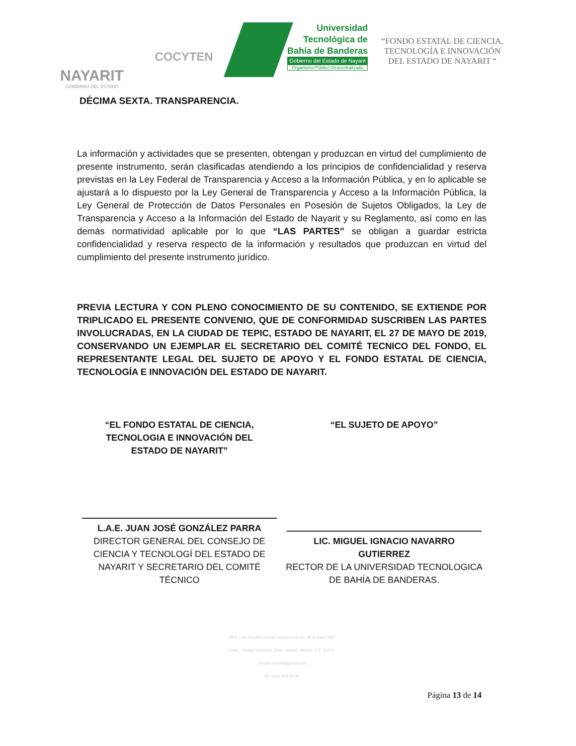NAYARIT
GOBIERNO DEL ESTADO
COCYTEN
Universidad
Tecnológica de
Bahía de Banderas
Gobierno del Estado de Nayarit
Organismo Público Descentralizado
“FONDO ESTATAL DE CIENCIA, TECNOLOGÍA E INNOVACIÓN DEL ESTADO DE NAYARIT “
DÉCIMA SEXTA. TRANSPARENCIA.
La información y actividades que se presenten, obtengan y produzcan en virtud del cumplimiento de presente instrumento, serán clasificadas atendiendo a los principios de confidencialidad y reserva previstas en la Ley Federal de Transparencia y Acceso a la Información Pública, y en lo aplicable se ajustará a lo dispuesto por la Ley General de Transparencia y Acceso a la Información Pública, la Ley General de Protección de Datos Personales en Posesión de Sujetos Obligados, la Ley de Transparencia y Acceso a la Información del Estado de Nayarit y su Reglamento, así como en las demás normatividad aplicable por lo que “LAS PARTES” se obligan a guardar estricta confidencialidad y reserva respecto de la información y resultados que produzcan en virtud del cumplimiento del presente instrumento jurídico.
PREVIA LECTURA Y CON PLENO CONOCIMIENTO DE SU CONTENIDO, SE EXTIENDE POR TRIPLICADO EL PRESENTE CONVENIO, QUE DE CONFORMIDAD SUSCRIBEN LAS PARTES INVOLUCRADAS, EN LA CIUDAD DE TEPIC, ESTADO DE NAYARIT, EL 27 DE MAYO DE 2019, CONSERVANDO UN EJEMPLAR EL SECRETARIO DEL COMITÉ TECNICO DEL FONDO, EL REPRESENTANTE LEGAL DEL SUJETO DE APOYO Y EL FONDO ESTATAL DE CIENCIA, TECNOLOGÍA E INNOVACIÓN DEL ESTADO DE NAYARIT.
“EL FONDO ESTATAL DE CIENCIA,
TECNOLOGIA E INNOVACIÓN DEL
ESTADO DE NAYARIT”
L.A.E. JUAN JOSÉ GONZÁLEZ PARRA
DIRECTOR GENERAL DEL CONSEJO DE CIENCIA Y TECNOLOGÍ DEL ESTADO DE NAYARIT Y SECRETARIO DEL COMITÉ TÉCNICO
“EL SUJETO DE APOYO”
LIC. MIGUEL IGNACIO NAVARRO
GUTIERREZ
RECTOR DE LA UNIVERSIDAD TECNOLOGICA DE BAHÍA DE BANDERAS.
Blvd. Luis Donaldo Colosio esquina con Av. de la Salud S/N
Fracc. Ciudad Industrial, Tepic, Nayarit, México. C.P. 63173
cocyten.nayarit@gmail.com
Tel. (311) 456-16-31
Página 13 de 14